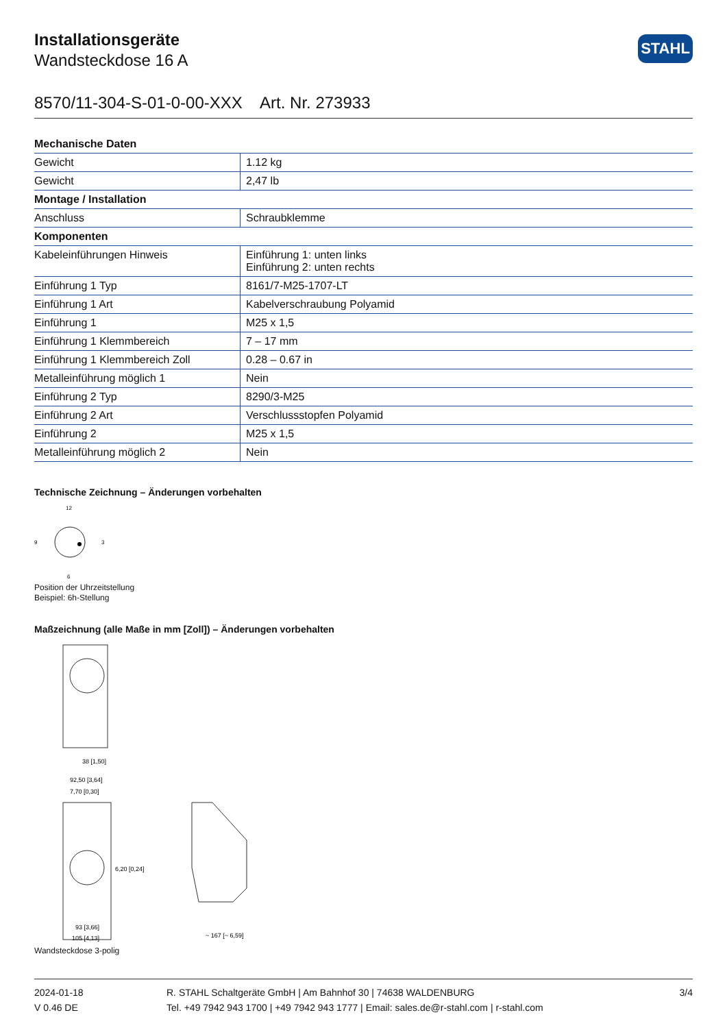Installationsgeräte
Wandsteckdose 16 A
STAHL
8570/11-304-S-01-0-00-XXX Art. Nr. 273933
| Mechanische Daten | |
| --- | --- |
| Gewicht | 1.12 kg |
| Gewicht | 2,47 lb |
| Montage / Installation | |
| Anschluss | Schraubklemme |
| Komponenten | |
| Kabeleinführungen Hinweis | Einführung 1: unten links Einführung 2: unten rechts |
| Einführung 1 Typ | 8161/7-M25-1707-LT |
| Einführung 1 Art | Kabelverschraubung Polyamid |
| Einführung 1 | M25 x 1,5 |
| Einführung 1 Klemmbereich | 7 – 17 mm |
| Einführung 1 Klemmbereich Zoll | 0.28 – 0.67 in |
| Metalleinführung möglich 1 | Nein |
| Einführung 2 Typ | 8290/3-M25 |
| Einführung 2 Art | Verschlussstopfen Polyamid |
| Einführung 2 | M25 x 1,5 |
| Metalleinführung möglich 2 | Nein |
Technische Zeichnung – Änderungen vorbehalten
12
6
9
3
Position der Uhrzeitstellung
Beispiel: 6h-Stellung
Maßzeichnung (alle Maße in mm [Zoll]) – Änderungen vorbehalten
38 [1,50]
92,50 [3,64]
7,70 [0,30]
6,20 [0,24]
93 [3,66]
105 [4,13]
~ 167 [~ 6,59]
Wandsteckdose 3-polig
2024-01-18
V 0.46 DE
R. STAHL Schaltgeräte GmbH | Am Bahnhof 30 | 74638 WALDENBURG
Tel. +49 7942 943 1700 | +49 7942 943 1777 | Email: sales.de@r-stahl.com | r-stahl.com
3/4